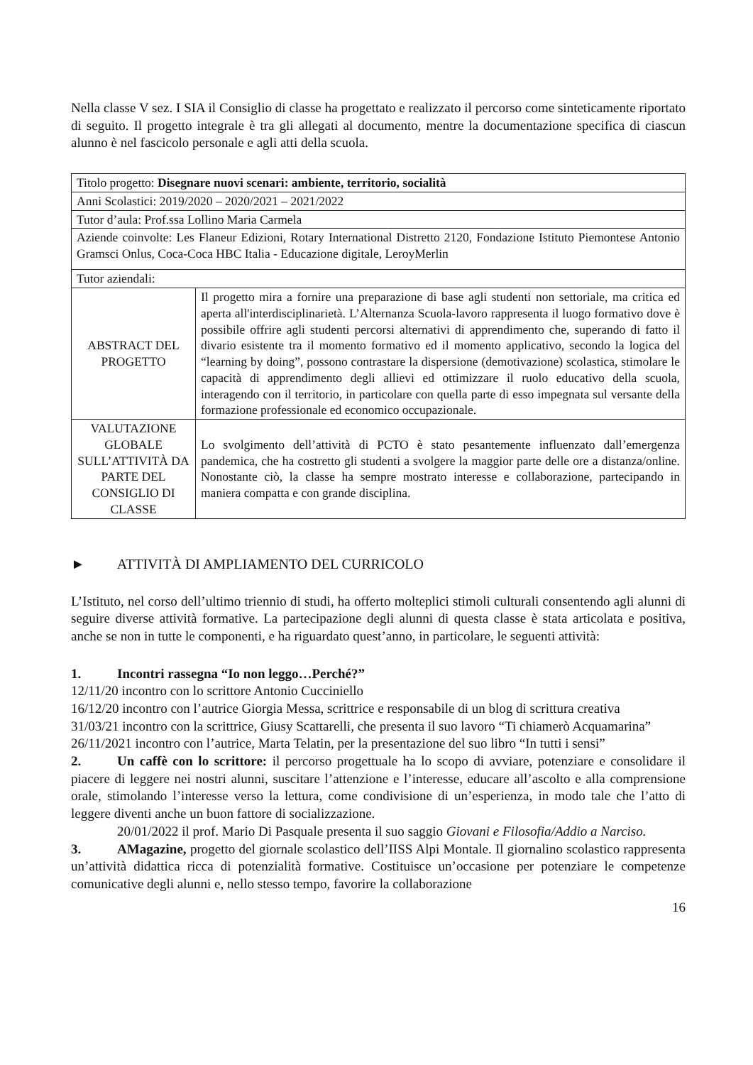Nella classe V sez. I SIA il Consiglio di classe ha progettato e realizzato il percorso come sinteticamente riportato di seguito. Il progetto integrale è tra gli allegati al documento, mentre la documentazione specifica di ciascun alunno è nel fascicolo personale e agli atti della scuola.
| Titolo progetto: Disegnare nuovi scenari: ambiente, territorio, socialità | |
| Anni Scolastici: 2019/2020 – 2020/2021 – 2021/2022 | |
| Tutor d’aula: Prof.ssa Lollino Maria Carmela | |
| Aziende coinvolte: Les Flaneur Edizioni, Rotary International Distretto 2120, Fondazione Istituto Piemontese Antonio Gramsci Onlus, Coca-Coca HBC Italia - Educazione digitale, LeroyMerlin | |
| Tutor aziendali: | |
| ABSTRACT DEL PROGETTO | Il progetto mira a fornire una preparazione di base agli studenti non settoriale, ma critica ed aperta all'interdisciplinarietà. L’Alternanza Scuola-lavoro rappresenta il luogo formativo dove è possibile offrire agli studenti percorsi alternativi di apprendimento che, superando di fatto il divario esistente tra il momento formativo ed il momento applicativo, secondo la logica del “learning by doing”, possono contrastare la dispersione (demotivazione) scolastica, stimolare le capacità di apprendimento degli allievi ed ottimizzare il ruolo educativo della scuola, interagendo con il territorio, in particolare con quella parte di esso impegnata sul versante della formazione professionale ed economico occupazionale. |
| VALUTAZIONE GLOBALE SULL’ATTIVITÀ DA PARTE DEL CONSIGLIO DI CLASSE | Lo svolgimento dell’attività di PCTO è stato pesantemente influenzato dall’emergenza pandemica, che ha costretto gli studenti a svolgere la maggior parte delle ore a distanza/online. Nonostante ciò, la classe ha sempre mostrato interesse e collaborazione, partecipando in maniera compatta e con grande disciplina. |
► ATTIVITÀ DI AMPLIAMENTO DEL CURRICOLO
L’Istituto, nel corso dell’ultimo triennio di studi, ha offerto molteplici stimoli culturali consentendo agli alunni di seguire diverse attività formative. La partecipazione degli alunni di questa classe è stata articolata e positiva, anche se non in tutte le componenti, e ha riguardato quest’anno, in particolare, le seguenti attività:
1. Incontri rassegna “Io non leggo…Perché?”
12/11/20 incontro con lo scrittore Antonio Cucciniello
16/12/20 incontro con l’autrice Giorgia Messa, scrittrice e responsabile di un blog di scrittura creativa
31/03/21 incontro con la scrittrice, Giusy Scattarelli, che presenta il suo lavoro “Ti chiamerò Acquamarina”
26/11/2021 incontro con l’autrice, Marta Telatin, per la presentazione del suo libro “In tutti i sensi”
2. Un caffè con lo scrittore: il percorso progettuale ha lo scopo di avviare, potenziare e consolidare il piacere di leggere nei nostri alunni, suscitare l’attenzione e l’interesse, educare all’ascolto e alla comprensione orale, stimolando l’interesse verso la lettura, come condivisione di un’esperienza, in modo tale che l’atto di leggere diventi anche un buon fattore di socializzazione.
20/01/2022 il prof. Mario Di Pasquale presenta il suo saggio Giovani e Filosofia/Addio a Narciso.
3. AMagazine, progetto del giornale scolastico dell’IISS Alpi Montale. Il giornalino scolastico rappresenta un’attività didattica ricca di potenzialità formative. Costituisce un’occasione per potenziare le competenze comunicative degli alunni e, nello stesso tempo, favorire la collaborazione
16